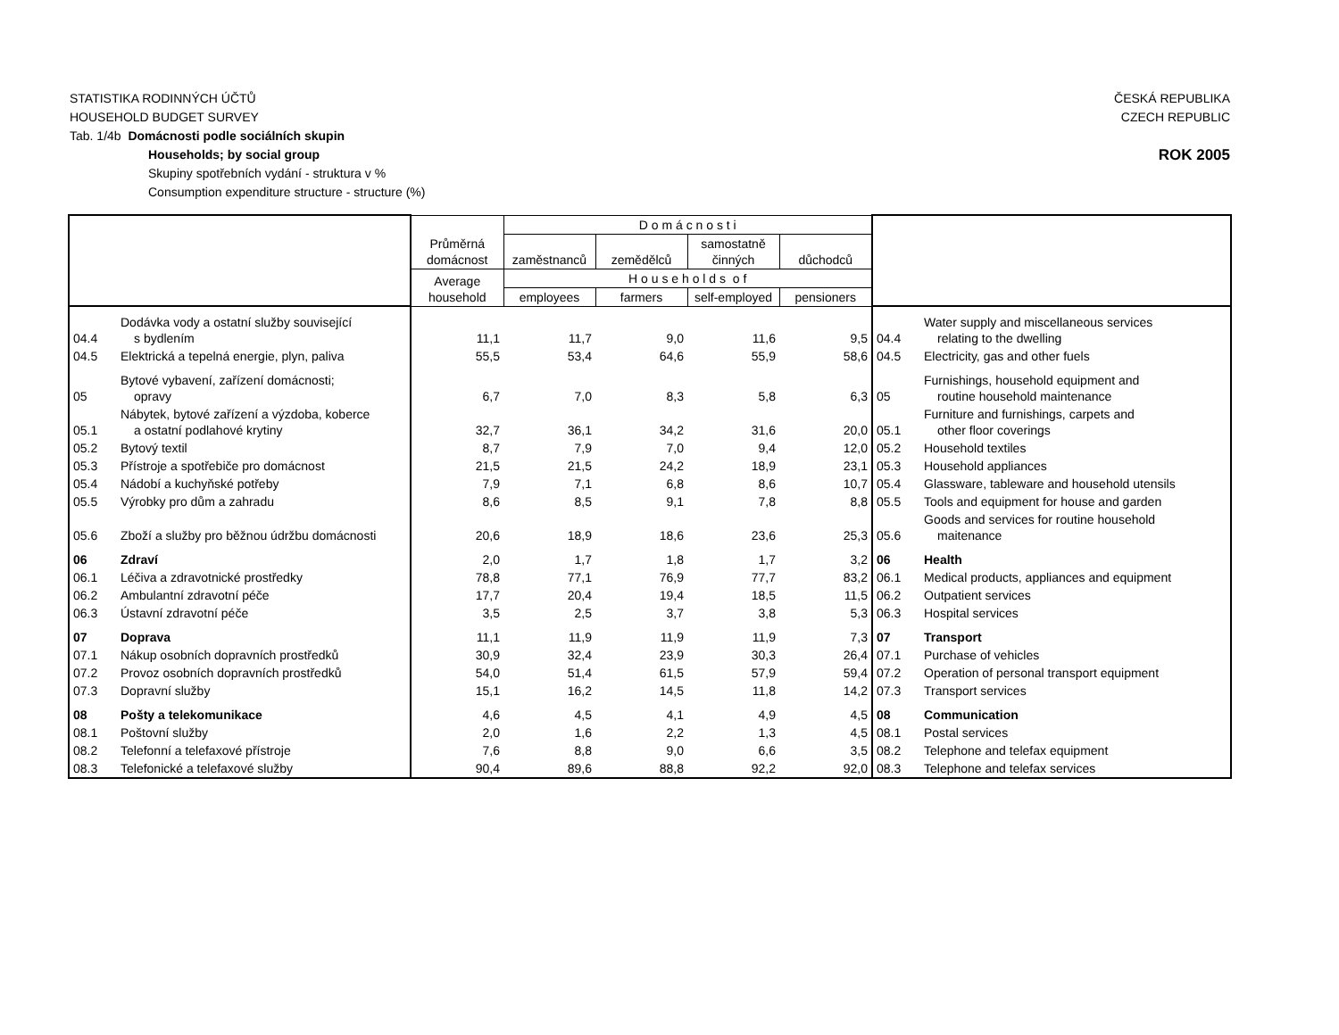STATISTIKA RODINNÝCH ÚČTŮ ČESKÁ REPUBLIKA
HOUSEHOLD BUDGET SURVEY CZECH REPUBLIC
Tab. 1/4b Domácnosti podle sociálních skupin
Households; by social group ROK 2005
Skupiny spotřebních vydání - struktura v %
Consumption expenditure structure - structure (%)
| | | Průměrná domácnost | D o m á c n o s t i | | | | | |
| --- | --- | --- | --- | --- | --- | --- | --- | --- |
| | | | zaměstnanců | zemědělců | samostatně činných | důchodců | | |
| | | Average household | H o u s e h o l d s o f | | | | | |
| | | | employees | farmers | self-employed | pensioners | | |
| 04.4 | Dodávka vody a ostatní služby související s bydlením | 11,1 | 11,7 | 9,0 | 11,6 | 9,5 | 04.4 | Water supply and miscellaneous services relating to the dwelling |
| 04.5 | Elektrická a tepelná energie, plyn, paliva | 55,5 | 53,4 | 64,6 | 55,9 | 58,6 | 04.5 | Electricity, gas and other fuels |
| 05 | Bytové vybavení, zařízení domácnosti; opravy | 6,7 | 7,0 | 8,3 | 5,8 | 6,3 | 05 | Furnishings, household equipment and routine household maintenance |
| 05.1 | Nábytek, bytové zařízení a výzdoba, koberce a ostatní podlahové krytiny | 32,7 | 36,1 | 34,2 | 31,6 | 20,0 | 05.1 | Furniture and furnishings, carpets and other floor coverings |
| 05.2 | Bytový textil | 8,7 | 7,9 | 7,0 | 9,4 | 12,0 | 05.2 | Household textiles |
| 05.3 | Přístroje a spotřebiče pro domácnost | 21,5 | 21,5 | 24,2 | 18,9 | 23,1 | 05.3 | Household appliances |
| 05.4 | Nádobí a kuchyňské potřeby | 7,9 | 7,1 | 6,8 | 8,6 | 10,7 | 05.4 | Glassware, tableware and household utensils |
| 05.5 | Výrobky pro dům a zahradu | 8,6 | 8,5 | 9,1 | 7,8 | 8,8 | 05.5 | Tools and equipment for house and garden |
| 05.6 | Zboží a služby pro běžnou údržbu domácnosti | 20,6 | 18,9 | 18,6 | 23,6 | 25,3 | 05.6 | Goods and services for routine household maitenance |
| 06 | Zdraví | 2,0 | 1,7 | 1,8 | 1,7 | 3,2 | 06 | Health |
| 06.1 | Léčiva a zdravotnické prostředky | 78,8 | 77,1 | 76,9 | 77,7 | 83,2 | 06.1 | Medical products, appliances and equipment |
| 06.2 | Ambulantní zdravotní péče | 17,7 | 20,4 | 19,4 | 18,5 | 11,5 | 06.2 | Outpatient services |
| 06.3 | Ústavní zdravotní péče | 3,5 | 2,5 | 3,7 | 3,8 | 5,3 | 06.3 | Hospital services |
| 07 | Doprava | 11,1 | 11,9 | 11,9 | 11,9 | 7,3 | 07 | Transport |
| 07.1 | Nákup osobních dopravních prostředků | 30,9 | 32,4 | 23,9 | 30,3 | 26,4 | 07.1 | Purchase of vehicles |
| 07.2 | Provoz osobních dopravních prostředků | 54,0 | 51,4 | 61,5 | 57,9 | 59,4 | 07.2 | Operation of personal transport equipment |
| 07.3 | Dopravní služby | 15,1 | 16,2 | 14,5 | 11,8 | 14,2 | 07.3 | Transport services |
| 08 | Pošty a telekomunikace | 4,6 | 4,5 | 4,1 | 4,9 | 4,5 | 08 | Communication |
| 08.1 | Poštovní služby | 2,0 | 1,6 | 2,2 | 1,3 | 4,5 | 08.1 | Postal services |
| 08.2 | Telefonní a telefaxové přístroje | 7,6 | 8,8 | 9,0 | 6,6 | 3,5 | 08.2 | Telephone and telefax equipment |
| 08.3 | Telefonické a telefaxové služby | 90,4 | 89,6 | 88,8 | 92,2 | 92,0 | 08.3 | Telephone and telefax services |